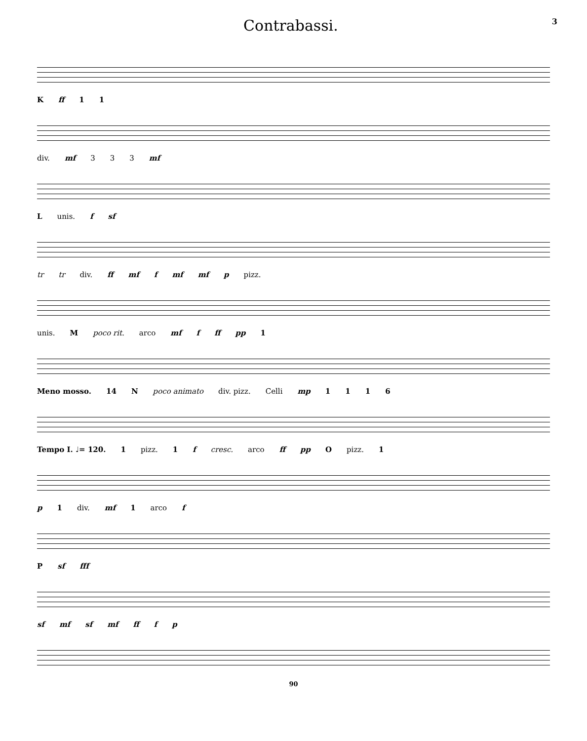Contrabassi.
3
Kff 1 1
div. mf 3 3 3 mf
Lunis. f sf
tr tr div. ff mf f mf mf p pizz.
unis. Mpoco rit. arco mf f ff pp 1
Meno mosso. 14 N poco animato div. pizz. Celli mp 1116
Tempo I. ♩= 120. 1 pizz. 1 f cresc. arco ff pp O pizz. 1
p 1 div. mf 1 arco f
Psf fff
sf mf sf mf ff f p
90